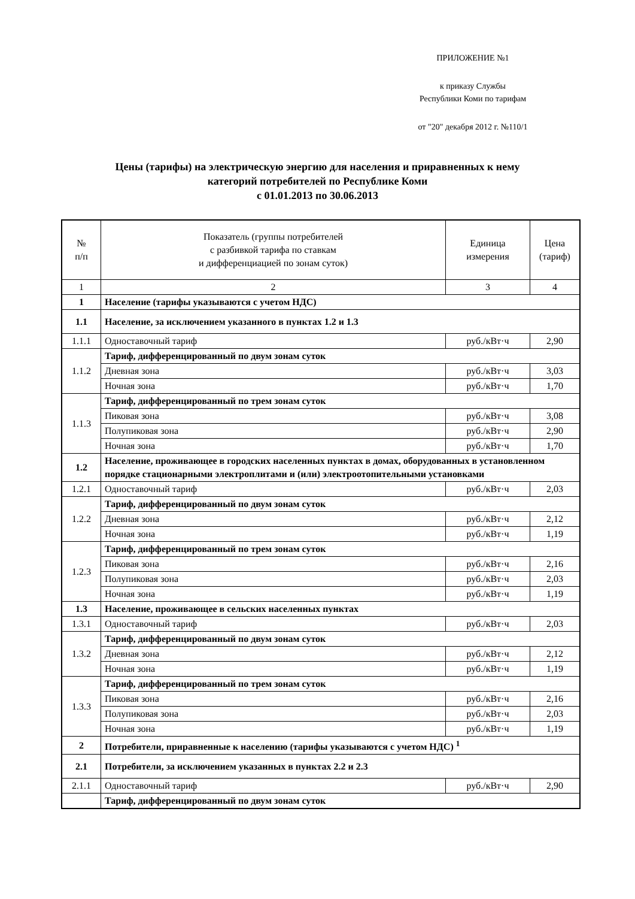ПРИЛОЖЕНИЕ №1
к приказу Службы
Республики Коми по тарифам
от "20" декабря 2012 г. №110/1
Цены (тарифы) на электрическую энергию для населения и приравненных к нему
категорий потребителей по Республике Коми
с 01.01.2013 по 30.06.2013
| № п/п | Показатель (группы потребителей с разбивкой тарифа по ставкам и дифференциацией по зонам суток) | Единица измерения | Цена (тариф) |
| --- | --- | --- | --- |
| 1 | 2 | 3 | 4 |
| 1 | Население (тарифы указываются с учетом НДС) | | |
| 1.1 | Население, за исключением указанного в пунктах 1.2 и 1.3 | | |
| 1.1.1 | Одноставочный тариф | руб./кВт·ч | 2,90 |
| 1.1.2 | Тариф, дифференцированный по двум зонам суток | | |
| | Дневная зона | руб./кВт·ч | 3,03 |
| | Ночная зона | руб./кВт·ч | 1,70 |
| 1.1.3 | Тариф, дифференцированный по трем зонам суток | | |
| | Пиковая зона | руб./кВт·ч | 3,08 |
| | Полупиковая зона | руб./кВт·ч | 2,90 |
| | Ночная зона | руб./кВт·ч | 1,70 |
| 1.2 | Население, проживающее в городских населенных пунктах в домах, оборудованных в установленном порядке стационарными электроплитами и (или) электроотопительными установками | | |
| 1.2.1 | Одноставочный тариф | руб./кВт·ч | 2,03 |
| 1.2.2 | Тариф, дифференцированный по двум зонам суток | | |
| | Дневная зона | руб./кВт·ч | 2,12 |
| | Ночная зона | руб./кВт·ч | 1,19 |
| 1.2.3 | Тариф, дифференцированный по трем зонам суток | | |
| | Пиковая зона | руб./кВт·ч | 2,16 |
| | Полупиковая зона | руб./кВт·ч | 2,03 |
| | Ночная зона | руб./кВт·ч | 1,19 |
| 1.3 | Население, проживающее в сельских населенных пунктах | | |
| 1.3.1 | Одноставочный тариф | руб./кВт·ч | 2,03 |
| 1.3.2 | Тариф, дифференцированный по двум зонам суток | | |
| | Дневная зона | руб./кВт·ч | 2,12 |
| | Ночная зона | руб./кВт·ч | 1,19 |
| 1.3.3 | Тариф, дифференцированный по трем зонам суток | | |
| | Пиковая зона | руб./кВт·ч | 2,16 |
| | Полупиковая зона | руб./кВт·ч | 2,03 |
| | Ночная зона | руб./кВт·ч | 1,19 |
| 2 | Потребители, приравненные к населению (тарифы указываются с учетом НДС) <sup>1</sup> | | |
| 2.1 | Потребители, за исключением указанных в пунктах 2.2 и 2.3 | | |
| 2.1.1 | Одноставочный тариф | руб./кВт·ч | 2,90 |
| | Тариф, дифференцированный по двум зонам суток | | |